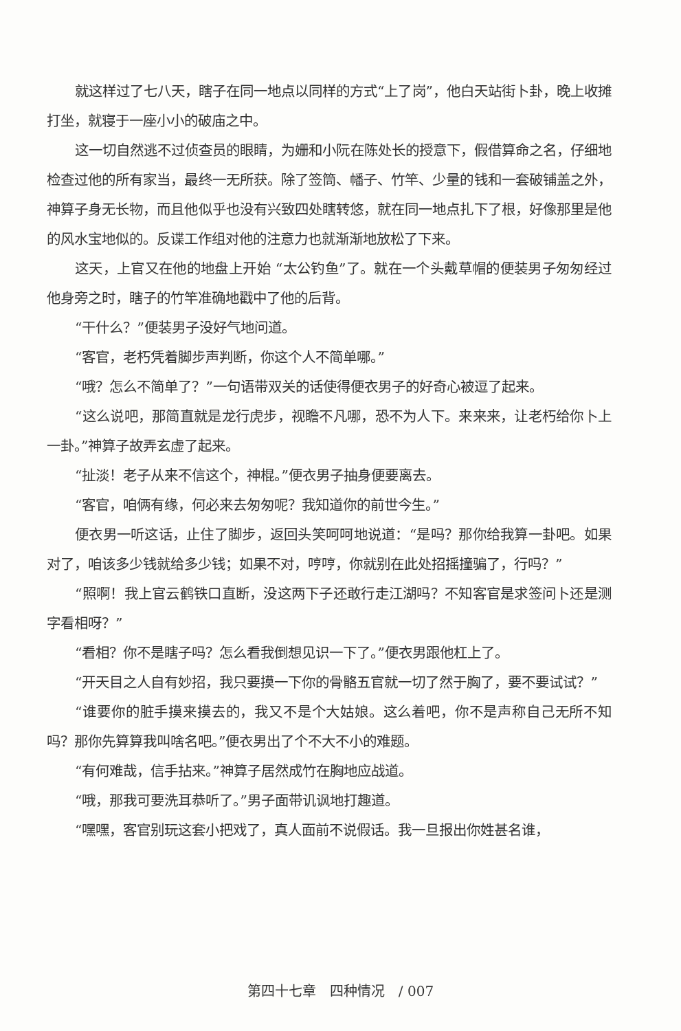就这样过了七八天，瞎子在同一地点以同样的方式“上了岗”，他白天站街卜卦，晚上收摊打坐，就寝于一座小小的破庙之中。
这一切自然逃不过侦查员的眼睛，为姗和小阮在陈处长的授意下，假借算命之名，仔细地检查过他的所有家当，最终一无所获。除了签筒、幡子、竹竿、少量的钱和一套破铺盖之外，神算子身无长物，而且他似乎也没有兴致四处瞎转悠，就在同一地点扎下了根，好像那里是他的风水宝地似的。反谍工作组对他的注意力也就渐渐地放松了下来。
这天，上官又在他的地盘上开始 “太公钓鱼”了。就在一个头戴草帽的便装男子匆匆经过他身旁之时，瞎子的竹竿准确地戳中了他的后背。
“干什么？”便装男子没好气地问道。
“客官，老朽凭着脚步声判断，你这个人不简单哪。”
“哦？怎么不简单了？”一句语带双关的话使得便衣男子的好奇心被逗了起来。
“这么说吧，那简直就是龙行虎步，视瞻不凡哪，恐不为人下。来来来，让老朽给你卜上一卦。”神算子故弄玄虚了起来。
“扯淡！老子从来不信这个，神棍。”便衣男子抽身便要离去。
“客官，咱俩有缘，何必来去匆匆呢？我知道你的前世今生。”
便衣男一听这话，止住了脚步，返回头笑呵呵地说道：“是吗？那你给我算一卦吧。如果对了，咱该多少钱就给多少钱；如果不对，哼哼，你就别在此处招摇撞骗了，行吗？”
“照啊！我上官云鹤铁口直断，没这两下子还敢行走江湖吗？不知客官是求签问卜还是测字看相呀？”
“看相？你不是瞎子吗？怎么看我倒想见识一下了。”便衣男跟他杠上了。
“开天目之人自有妙招，我只要摸一下你的骨骼五官就一切了然于胸了，要不要试试？”
“谁要你的脏手摸来摸去的，我又不是个大姑娘。这么着吧，你不是声称自己无所不知吗？那你先算算我叫啥名吧。”便衣男出了个不大不小的难题。
“有何难哉，信手拈来。”神算子居然成竹在胸地应战道。
“哦，那我可要洗耳恭听了。”男子面带讥讽地打趣道。
“嘿嘿，客官别玩这套小把戏了，真人面前不说假话。我一旦报出你姓甚名谁，
第四十七章　四种情况　/ 007